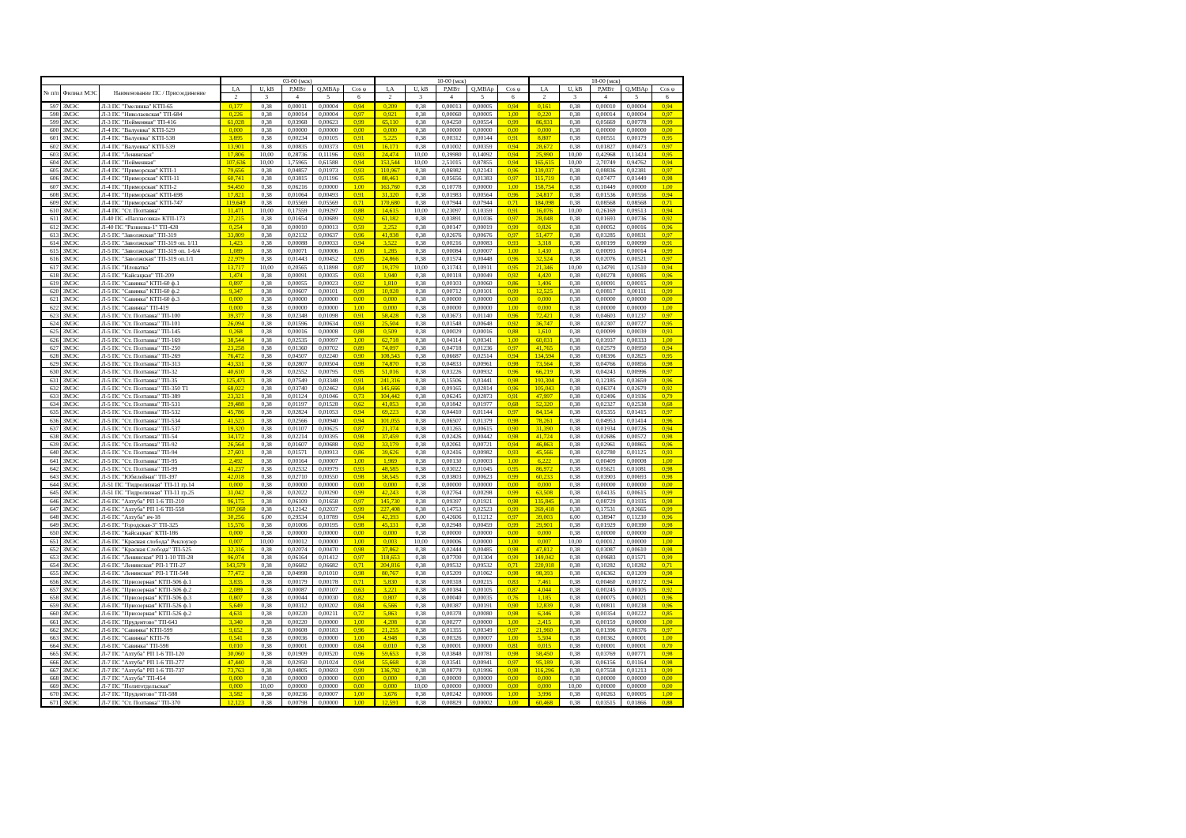| | | | 03-00 (мск) | | | | | 10-00 (мск) | | | | | 18-00 (мск) | | | | |
| --- | --- | --- | --- | --- | --- | --- | --- | --- | --- | --- | --- | --- | --- | --- | --- | --- | --- |
| № п/п | Филиал МЭС | Наименование ПС / Присоединение | I,A | U, kB | P,MBт | Q,MBAp | Cos φ | I,A | U, kB | P,MBт | Q,MBAp | Cos φ | I,A | U, kB | P,MBт | Q,MBAp | Cos φ |
| | | | 2 | 3 | 4 | 5 | 6 | 2 | 3 | 4 | 5 | 6 | 2 | 3 | 4 | 5 | 6 |
| 597 | ЗМЭС | Л-3 ПС "Гмелинка" КТП-65 | 0,177 | 0,38 | 0,00011 | 0,00004 | 0,94 | 0,209 | 0,38 | 0,00013 | 0,00005 | 0,94 | 0,161 | 0,38 | 0,00010 | 0,00004 | 0,94 |
| 598 | ЗМЭС | Л-3 ПС "Николаевская" ТП-684 | 0,226 | 0,38 | 0,00014 | 0,00004 | 0,97 | 0,921 | 0,38 | 0,00060 | 0,00005 | 1,00 | 0,220 | 0,38 | 0,00014 | 0,00004 | 0,97 |
| 599 | ЗМЭС | Л-3 ПС "Пойменная" ТП-416 | 61,028 | 0,38 | 0,03968 | 0,00623 | 0,99 | 65,110 | 0,38 | 0,04250 | 0,00554 | 0,99 | 86,931 | 0,38 | 0,05669 | 0,00778 | 0,99 |
| 600 | ЗМЭС | Л-4 ПС "Валуевка" КТП-529 | 0,000 | 0,38 | 0,00000 | 0,00000 | 0,00 | 0,000 | 0,38 | 0,00000 | 0,00000 | 0,00 | 0,000 | 0,38 | 0,00000 | 0,00000 | 0,00 |
| 601 | ЗМЭС | Л-4 ПС "Валуевка" КТП-538 | 3,895 | 0,38 | 0,00234 | 0,00105 | 0,91 | 5,225 | 0,38 | 0,00312 | 0,00144 | 0,91 | 8,807 | 0,38 | 0,00551 | 0,00179 | 0,95 |
| 602 | ЗМЭС | Л-4 ПС "Валуевка" КТП-539 | 13,901 | 0,38 | 0,00835 | 0,00373 | 0,91 | 16,171 | 0,38 | 0,01002 | 0,00359 | 0,94 | 28,672 | 0,38 | 0,01827 | 0,00473 | 0,97 |
| 603 | ЗМЭС | Л-4 ПС "Ленинская" | 17,806 | 10,00 | 0,28736 | 0,11196 | 0,93 | 24,474 | 10,00 | 0,39980 | 0,14092 | 0,94 | 25,990 | 10,00 | 0,42968 | 0,13424 | 0,95 |
| 604 | ЗМЭС | Л-4 ПС "Пойменная" | 107,636 | 10,00 | 1,75965 | 0,61588 | 0,94 | 153,544 | 10,00 | 2,51015 | 0,87855 | 0,94 | 165,615 | 10,00 | 2,70749 | 0,94762 | 0,94 |
| 605 | ЗМЭС | Л-4 ПС "Приморская" КТП-1 | 79,656 | 0,38 | 0,04857 | 0,01973 | 0,93 | 110,967 | 0,38 | 0,06982 | 0,02143 | 0,96 | 139,037 | 0,38 | 0,08836 | 0,02381 | 0,97 |
| 606 | ЗМЭС | Л-4 ПС "Приморская" КТП-11 | 60,741 | 0,38 | 0,03815 | 0,01196 | 0,95 | 88,461 | 0,38 | 0,05656 | 0,01383 | 0,97 | 115,719 | 0,38 | 0,07477 | 0,01449 | 0,98 |
| 607 | ЗМЭС | Л-4 ПС "Приморская" КТП-2 | 94,450 | 0,38 | 0,06216 | 0,00000 | 1,00 | 163,760 | 0,38 | 0,10778 | 0,00000 | 1,00 | 158,754 | 0,38 | 0,10449 | 0,00000 | 1,00 |
| 608 | ЗМЭС | Л-4 ПС "Приморская" КТП-698 | 17,821 | 0,38 | 0,01064 | 0,00493 | 0,91 | 31,320 | 0,38 | 0,01983 | 0,00564 | 0,96 | 24,817 | 0,38 | 0,01536 | 0,00556 | 0,94 |
| 609 | ЗМЭС | Л-4 ПС "Приморская" КТП-747 | 119,649 | 0,38 | 0,05569 | 0,05569 | 0,71 | 170,680 | 0,38 | 0,07944 | 0,07944 | 0,71 | 184,098 | 0,38 | 0,08568 | 0,08568 | 0,71 |
| 610 | ЗМЭС | Л-4 ПС "Ст. Полтавка" | 11,471 | 10,00 | 0,17559 | 0,09297 | 0,88 | 14,615 | 10,00 | 0,23097 | 0,10359 | 0,91 | 16,076 | 10,00 | 0,26169 | 0,09513 | 0,94 |
| 611 | ЗМЭС | Л-40 ПС «Палласовка» КТП-173 | 27,215 | 0,38 | 0,01654 | 0,00689 | 0,92 | 61,182 | 0,38 | 0,03891 | 0,01036 | 0,97 | 28,048 | 0,38 | 0,01693 | 0,00736 | 0,92 |
| 612 | ЗМЭС | Л-40 ПС "Развилка-1" ТП-428 | 0,254 | 0,38 | 0,00010 | 0,00013 | 0,59 | 2,252 | 0,38 | 0,00147 | 0,00019 | 0,99 | 0,826 | 0,38 | 0,00052 | 0,00016 | 0,96 |
| 613 | ЗМЭС | Л-5 ПС "Заволжская" ТП-319 | 33,809 | 0,38 | 0,02132 | 0,00637 | 0,96 | 41,938 | 0,38 | 0,02676 | 0,00676 | 0,97 | 51,477 | 0,38 | 0,03285 | 0,00831 | 0,97 |
| 614 | ЗМЭС | Л-5 ПС "Заволжская" ТП-319 оп. 1/11 | 1,423 | 0,38 | 0,00088 | 0,00033 | 0,94 | 3,522 | 0,38 | 0,00216 | 0,00083 | 0,93 | 3,318 | 0,38 | 0,00199 | 0,00090 | 0,91 |
| 615 | ЗМЭС | Л-5 ПС "Заволжская" ТП-319 оп. 1-6/4 | 1,089 | 0,38 | 0,00071 | 0,00006 | 1,00 | 1,285 | 0,38 | 0,00084 | 0,00007 | 1,00 | 1,430 | 0,38 | 0,00093 | 0,00014 | 0,99 |
| 616 | ЗМЭС | Л-5 ПС "Заволжская" ТП-319 оп.1/1 | 22,979 | 0,38 | 0,01443 | 0,00452 | 0,95 | 24,866 | 0,38 | 0,01574 | 0,00448 | 0,96 | 32,524 | 0,38 | 0,02076 | 0,00521 | 0,97 |
| 617 | ЗМЭС | Л-5 ПС "Иловатка" | 13,717 | 10,00 | 0,20565 | 0,11898 | 0,87 | 19,379 | 10,00 | 0,31743 | 0,10911 | 0,95 | 21,346 | 10,00 | 0,34791 | 0,12510 | 0,94 |
| 618 | ЗМЭС | Л-5 ПС "Кайсацкая" ТП-209 | 1,474 | 0,38 | 0,00091 | 0,00035 | 0,93 | 1,940 | 0,38 | 0,00118 | 0,00049 | 0,92 | 4,420 | 0,38 | 0,00278 | 0,00085 | 0,96 |
| 619 | ЗМЭС | Л-5 ПС "Савинка" КТП-60 ф.1 | 0,897 | 0,38 | 0,00055 | 0,00023 | 0,92 | 1,810 | 0,38 | 0,00103 | 0,00060 | 0,86 | 1,406 | 0,38 | 0,00091 | 0,00015 | 0,99 |
| 620 | ЗМЭС | Л-5 ПС "Савинка" КТП-60 ф.2 | 9,347 | 0,38 | 0,00607 | 0,00101 | 0,99 | 10,928 | 0,38 | 0,00712 | 0,00101 | 0,99 | 12,525 | 0,38 | 0,00817 | 0,00111 | 0,99 |
| 621 | ЗМЭС | Л-5 ПС "Савинка" КТП-60 ф.3 | 0,000 | 0,38 | 0,00000 | 0,00000 | 0,00 | 0,000 | 0,38 | 0,00000 | 0,00000 | 0,00 | 0,000 | 0,38 | 0,00000 | 0,00000 | 0,00 |
| 622 | ЗМЭС | Л-5 ПС "Савинка" ТП-419 | 0,000 | 0,38 | 0,00000 | 0,00000 | 1,00 | 0,000 | 0,38 | 0,00000 | 0,00000 | 1,00 | 0,000 | 0,38 | 0,00000 | 0,00000 | 1,00 |
| 623 | ЗМЭС | Л-5 ПС "Ст. Полтавка" ТП-100 | 39,377 | 0,38 | 0,02348 | 0,01098 | 0,91 | 58,428 | 0,38 | 0,03673 | 0,01140 | 0,96 | 72,421 | 0,38 | 0,04603 | 0,01237 | 0,97 |
| 624 | ЗМЭС | Л-5 ПС "Ст. Полтавка" ТП-101 | 26,094 | 0,38 | 0,01596 | 0,00634 | 0,93 | 25,504 | 0,38 | 0,01548 | 0,00648 | 0,92 | 36,747 | 0,38 | 0,02307 | 0,00727 | 0,95 |
| 625 | ЗМЭС | Л-5 ПС "Ст. Полтавка" ТП-145 | 0,268 | 0,38 | 0,00016 | 0,00008 | 0,88 | 0,509 | 0,38 | 0,00029 | 0,00016 | 0,88 | 1,610 | 0,38 | 0,00099 | 0,00039 | 0,93 |
| 626 | ЗМЭС | Л-5 ПС "Ст. Полтавка" ТП-169 | 38,544 | 0,38 | 0,02535 | 0,00097 | 1,00 | 62,718 | 0,38 | 0,04114 | 0,00341 | 1,00 | 60,031 | 0,38 | 0,03937 | 0,00333 | 1,00 |
| 627 | ЗМЭС | Л-5 ПС "Ст. Полтавка" ТП-250 | 23,258 | 0,38 | 0,01360 | 0,00702 | 0,89 | 74,097 | 0,38 | 0,04718 | 0,01236 | 0,97 | 41,765 | 0,38 | 0,02579 | 0,00950 | 0,94 |
| 628 | ЗМЭС | Л-5 ПС "Ст. Полтавка" ТП-269 | 76,472 | 0,38 | 0,04507 | 0,02240 | 0,90 | 108,543 | 0,38 | 0,06687 | 0,02514 | 0,94 | 134,594 | 0,38 | 0,08396 | 0,02825 | 0,95 |
| 629 | ЗМЭС | Л-5 ПС "Ст. Полтавка" ТП-313 | 43,331 | 0,38 | 0,02807 | 0,00504 | 0,98 | 74,870 | 0,38 | 0,04833 | 0,00961 | 0,98 | 73,564 | 0,38 | 0,04766 | 0,00856 | 0,98 |
| 630 | ЗМЭС | Л-5 ПС "Ст. Полтавка" ТП-32 | 40,610 | 0,38 | 0,02552 | 0,00795 | 0,95 | 51,016 | 0,38 | 0,03226 | 0,00932 | 0,96 | 66,219 | 0,38 | 0,04243 | 0,00996 | 0,97 |
| 631 | ЗМЭС | Л-5 ПС "Ст. Полтавка" ТП-35 | 125,471 | 0,38 | 0,07549 | 0,03348 | 0,91 | 241,316 | 0,38 | 0,15506 | 0,03441 | 0,98 | 193,304 | 0,38 | 0,12185 | 0,03659 | 0,96 |
| 632 | ЗМЭС | Л-5 ПС "Ст. Полтавка" ТП-350 Т1 | 68,022 | 0,38 | 0,03740 | 0,02462 | 0,84 | 145,666 | 0,38 | 0,09165 | 0,02814 | 0,96 | 105,043 | 0,38 | 0,06374 | 0,02679 | 0,92 |
| 633 | ЗМЭС | Л-5 ПС "Ст. Полтавка" ТП-389 | 23,321 | 0,38 | 0,01124 | 0,01046 | 0,73 | 104,442 | 0,38 | 0,06245 | 0,02873 | 0,91 | 47,997 | 0,38 | 0,02496 | 0,01936 | 0,79 |
| 634 | ЗМЭС | Л-5 ПС "Ст. Полтавка" ТП-531 | 29,488 | 0,38 | 0,01197 | 0,01528 | 0,62 | 41,053 | 0,38 | 0,01842 | 0,01977 | 0,68 | 52,320 | 0,38 | 0,02327 | 0,02538 | 0,68 |
| 635 | ЗМЭС | Л-5 ПС "Ст. Полтавка" ТП-532 | 45,786 | 0,38 | 0,02824 | 0,01053 | 0,94 | 69,223 | 0,38 | 0,04410 | 0,01144 | 0,97 | 84,154 | 0,38 | 0,05355 | 0,01415 | 0,97 |
| 636 | ЗМЭС | Л-5 ПС "Ст. Полтавка" ТП-534 | 41,523 | 0,38 | 0,02566 | 0,00940 | 0,94 | 101,055 | 0,38 | 0,06507 | 0,01379 | 0,98 | 78,261 | 0,38 | 0,04953 | 0,01414 | 0,96 |
| 637 | ЗМЭС | Л-5 ПС "Ст. Полтавка" ТП-537 | 19,320 | 0,38 | 0,01107 | 0,00625 | 0,87 | 21,374 | 0,38 | 0,01265 | 0,00615 | 0,90 | 31,390 | 0,38 | 0,01934 | 0,00726 | 0,94 |
| 638 | ЗМЭС | Л-5 ПС "Ст. Полтавка" ТП-54 | 34,172 | 0,38 | 0,02214 | 0,00395 | 0,98 | 37,459 | 0,38 | 0,02426 | 0,00442 | 0,98 | 41,724 | 0,38 | 0,02686 | 0,00572 | 0,98 |
| 639 | ЗМЭС | Л-5 ПС "Ст. Полтавка" ТП-92 | 26,564 | 0,38 | 0,01607 | 0,00688 | 0,92 | 33,179 | 0,38 | 0,02061 | 0,00721 | 0,94 | 46,863 | 0,38 | 0,02961 | 0,00865 | 0,96 |
| 640 | ЗМЭС | Л-5 ПС "Ст. Полтавка" ТП-94 | 27,601 | 0,38 | 0,01571 | 0,00913 | 0,86 | 39,626 | 0,38 | 0,02416 | 0,00982 | 0,93 | 45,566 | 0,38 | 0,02780 | 0,01125 | 0,93 |
| 641 | ЗМЭС | Л-5 ПС "Ст. Полтавка" ТП-95 | 2,492 | 0,38 | 0,00164 | 0,00007 | 1,00 | 1,969 | 0,38 | 0,00130 | 0,00003 | 1,00 | 6,222 | 0,38 | 0,00409 | 0,00008 | 1,00 |
| 642 | ЗМЭС | Л-5 ПС "Ст. Полтавка" ТП-99 | 41,237 | 0,38 | 0,02532 | 0,00979 | 0,93 | 48,585 | 0,38 | 0,03022 | 0,01045 | 0,95 | 86,972 | 0,38 | 0,05621 | 0,01081 | 0,98 |
| 643 | ЗМЭС | Л-5 ПС "Юбилейная" ТП-397 | 42,018 | 0,38 | 0,02710 | 0,00550 | 0,98 | 58,545 | 0,38 | 0,03803 | 0,00623 | 0,99 | 60,233 | 0,38 | 0,03903 | 0,00693 | 0,98 |
| 644 | ЗМЭС | Л-51 ПС "Гидролизная" ТП-11 гр.14 | 0,000 | 0,38 | 0,00000 | 0,00000 | 0,00 | 0,000 | 0,38 | 0,00000 | 0,00000 | 0,00 | 0,000 | 0,38 | 0,00000 | 0,00000 | 0,00 |
| 645 | ЗМЭС | Л-51 ПС "Гидролизная" ТП-11 гр.25 | 31,042 | 0,38 | 0,02022 | 0,00290 | 0,99 | 42,243 | 0,38 | 0,02764 | 0,00298 | 0,99 | 63,508 | 0,38 | 0,04135 | 0,00615 | 0,99 |
| 646 | ЗМЭС | Л-6 ПС "Ахтуба" РП 1-6 ТП-210 | 96,175 | 0,38 | 0,06109 | 0,01658 | 0,97 | 145,730 | 0,38 | 0,09397 | 0,01921 | 0,98 | 135,845 | 0,38 | 0,08729 | 0,01935 | 0,98 |
| 647 | ЗМЭС | Л-6 ПС "Ахтуба" РП 1-6 ТП-558 | 187,060 | 0,38 | 0,12142 | 0,02037 | 0,99 | 227,408 | 0,38 | 0,14753 | 0,02523 | 0,99 | 269,418 | 0,38 | 0,17531 | 0,02665 | 0,99 |
| 648 | ЗМЭС | Л-6 ПС "Ахтуба" яч-18 | 30,256 | 6,00 | 0,29534 | 0,10789 | 0,94 | 42,393 | 6,00 | 0,42606 | 0,11212 | 0,97 | 39,003 | 6,00 | 0,38947 | 0,11230 | 0,96 |
| 649 | ЗМЭС | Л-6 ПС "Городская-3" ТП-325 | 15,576 | 0,38 | 0,01006 | 0,00195 | 0,98 | 45,331 | 0,38 | 0,02948 | 0,00459 | 0,99 | 29,901 | 0,38 | 0,01929 | 0,00390 | 0,98 |
| 650 | ЗМЭС | Л-6 ПС "Кайсацкая" КТП-186 | 0,000 | 0,38 | 0,00000 | 0,00000 | 0,00 | 0,000 | 0,38 | 0,00000 | 0,00000 | 0,00 | 0,000 | 0,38 | 0,00000 | 0,00000 | 0,00 |
| 651 | ЗМЭС | Л-6 ПС "Красная слобода" Реклоузер | 0,007 | 10,00 | 0,00012 | 0,00000 | 1,00 | 0,003 | 10,00 | 0,00006 | 0,00000 | 1,00 | 0,007 | 10,00 | 0,00012 | 0,00000 | 1,00 |
| 652 | ЗМЭС | Л-6 ПС "Красная Слобода" ТП-525 | 32,316 | 0,38 | 0,02074 | 0,00470 | 0,98 | 37,862 | 0,38 | 0,02444 | 0,00485 | 0,98 | 47,812 | 0,38 | 0,03087 | 0,00610 | 0,98 |
| 653 | ЗМЭС | Л-6 ПС "Ленинская" РП 1-10 ТП-28 | 96,074 | 0,38 | 0,06164 | 0,01412 | 0,97 | 118,653 | 0,38 | 0,07700 | 0,01304 | 0,99 | 149,042 | 0,38 | 0,09683 | 0,01571 | 0,99 |
| 654 | ЗМЭС | Л-6 ПС "Ленинская" РП-1 ТП-27 | 143,579 | 0,38 | 0,06682 | 0,06682 | 0,71 | 204,816 | 0,38 | 0,09532 | 0,09532 | 0,71 | 220,918 | 0,38 | 0,10282 | 0,10282 | 0,71 |
| 655 | ЗМЭС | Л-6 ПС "Ленинская" РП-1 ТП-548 | 77,472 | 0,38 | 0,04998 | 0,01010 | 0,98 | 80,767 | 0,38 | 0,05209 | 0,01062 | 0,98 | 98,393 | 0,38 | 0,06362 | 0,01209 | 0,98 |
| 656 | ЗМЭС | Л-6 ПС "Приозерная" КТП-506 ф.1 | 3,835 | 0,38 | 0,00179 | 0,00178 | 0,71 | 5,830 | 0,38 | 0,00318 | 0,00215 | 0,83 | 7,461 | 0,38 | 0,00460 | 0,00172 | 0,94 |
| 657 | ЗМЭС | Л-6 ПС "Приозерная" КТП-506 ф.2 | 2,089 | 0,38 | 0,00087 | 0,00107 | 0,63 | 3,221 | 0,38 | 0,00184 | 0,00105 | 0,87 | 4,044 | 0,38 | 0,00245 | 0,00105 | 0,92 |
| 658 | ЗМЭС | Л-6 ПС "Приозерная" КТП-506 ф.3 | 0,807 | 0,38 | 0,00044 | 0,00030 | 0,82 | 0,807 | 0,38 | 0,00040 | 0,00035 | 0,76 | 1,185 | 0,38 | 0,00075 | 0,00021 | 0,96 |
| 659 | ЗМЭС | Л-6 ПС "Приозерная" КТП-526 ф.1 | 5,649 | 0,38 | 0,00312 | 0,00202 | 0,84 | 6,566 | 0,38 | 0,00387 | 0,00191 | 0,90 | 12,839 | 0,38 | 0,00811 | 0,00238 | 0,96 |
| 660 | ЗМЭС | Л-6 ПС "Приозерная" КТП-526 ф.2 | 4,631 | 0,38 | 0,00220 | 0,00211 | 0,72 | 5,863 | 0,38 | 0,00378 | 0,00080 | 0,98 | 6,346 | 0,38 | 0,00354 | 0,00222 | 0,85 |
| 661 | ЗМЭС | Л-6 ПС "Прудентово" ТП-643 | 3,340 | 0,38 | 0,00220 | 0,00000 | 1,00 | 4,208 | 0,38 | 0,00277 | 0,00000 | 1,00 | 2,415 | 0,38 | 0,00159 | 0,00000 | 1,00 |
| 662 | ЗМЭС | Л-6 ПС "Савинка" КТП-599 | 9,652 | 0,38 | 0,00608 | 0,00183 | 0,96 | 21,255 | 0,38 | 0,01355 | 0,00349 | 0,97 | 21,960 | 0,38 | 0,01396 | 0,00376 | 0,97 |
| 663 | ЗМЭС | Л-6 ПС "Савинка" КТП-76 | 0,541 | 0,38 | 0,00036 | 0,00000 | 1,00 | 4,948 | 0,38 | 0,00326 | 0,00007 | 1,00 | 5,504 | 0,38 | 0,00362 | 0,00001 | 1,00 |
| 664 | ЗМЭС | Л-6 ПС "Савинка" ТП-598 | 0,010 | 0,38 | 0,00001 | 0,00000 | 0,84 | 0,010 | 0,38 | 0,00001 | 0,00000 | 0,81 | 0,015 | 0,38 | 0,00001 | 0,00001 | 0,70 |
| 665 | ЗМЭС | Л-7 ПС "Ахтуба" РП 1-6 ТП-120 | 30,060 | 0,38 | 0,01909 | 0,00520 | 0,96 | 59,653 | 0,38 | 0,03848 | 0,00781 | 0,98 | 58,450 | 0,38 | 0,03769 | 0,00771 | 0,98 |
| 666 | ЗМЭС | Л-7 ПС "Ахтуба" РП 1-6 ТП-277 | 47,440 | 0,38 | 0,02950 | 0,01024 | 0,94 | 55,668 | 0,38 | 0,03541 | 0,00941 | 0,97 | 95,189 | 0,38 | 0,06156 | 0,01164 | 0,98 |
| 667 | ЗМЭС | Л-7 ПС "Ахтуба" РП 1-6 ТП-737 | 73,763 | 0,38 | 0,04805 | 0,00693 | 0,99 | 136,782 | 0,38 | 0,08779 | 0,01996 | 0,98 | 116,296 | 0,38 | 0,07558 | 0,01213 | 0,99 |
| 668 | ЗМЭС | Л-7 ПС "Ахтуба" ТП-454 | 0,000 | 0,38 | 0,00000 | 0,00000 | 0,00 | 0,000 | 0,38 | 0,00000 | 0,00000 | 0,00 | 0,000 | 0,38 | 0,00000 | 0,00000 | 0,00 |
| 669 | ЗМЭС | Л-7 ПС "Политотдельская" | 0,000 | 10,00 | 0,00000 | 0,00000 | 0,00 | 0,000 | 10,00 | 0,00000 | 0,00000 | 0,00 | 0,000 | 10,00 | 0,00000 | 0,00000 | 0,00 |
| 670 | ЗМЭС | Л-7 ПС "Прудентово" ТП-588 | 3,582 | 0,38 | 0,00236 | 0,00007 | 1,00 | 3,676 | 0,38 | 0,00242 | 0,00006 | 1,00 | 3,996 | 0,38 | 0,00263 | 0,00005 | 1,00 |
| 671 | ЗМЭС | Л-7 ПС "Ст. Полтавка" ТП-370 | 12,123 | 0,38 | 0,00798 | 0,00000 | 1,00 | 12,591 | 0,38 | 0,00829 | 0,00002 | 1,00 | 60,468 | 0,38 | 0,03515 | 0,01866 | 0,88 |